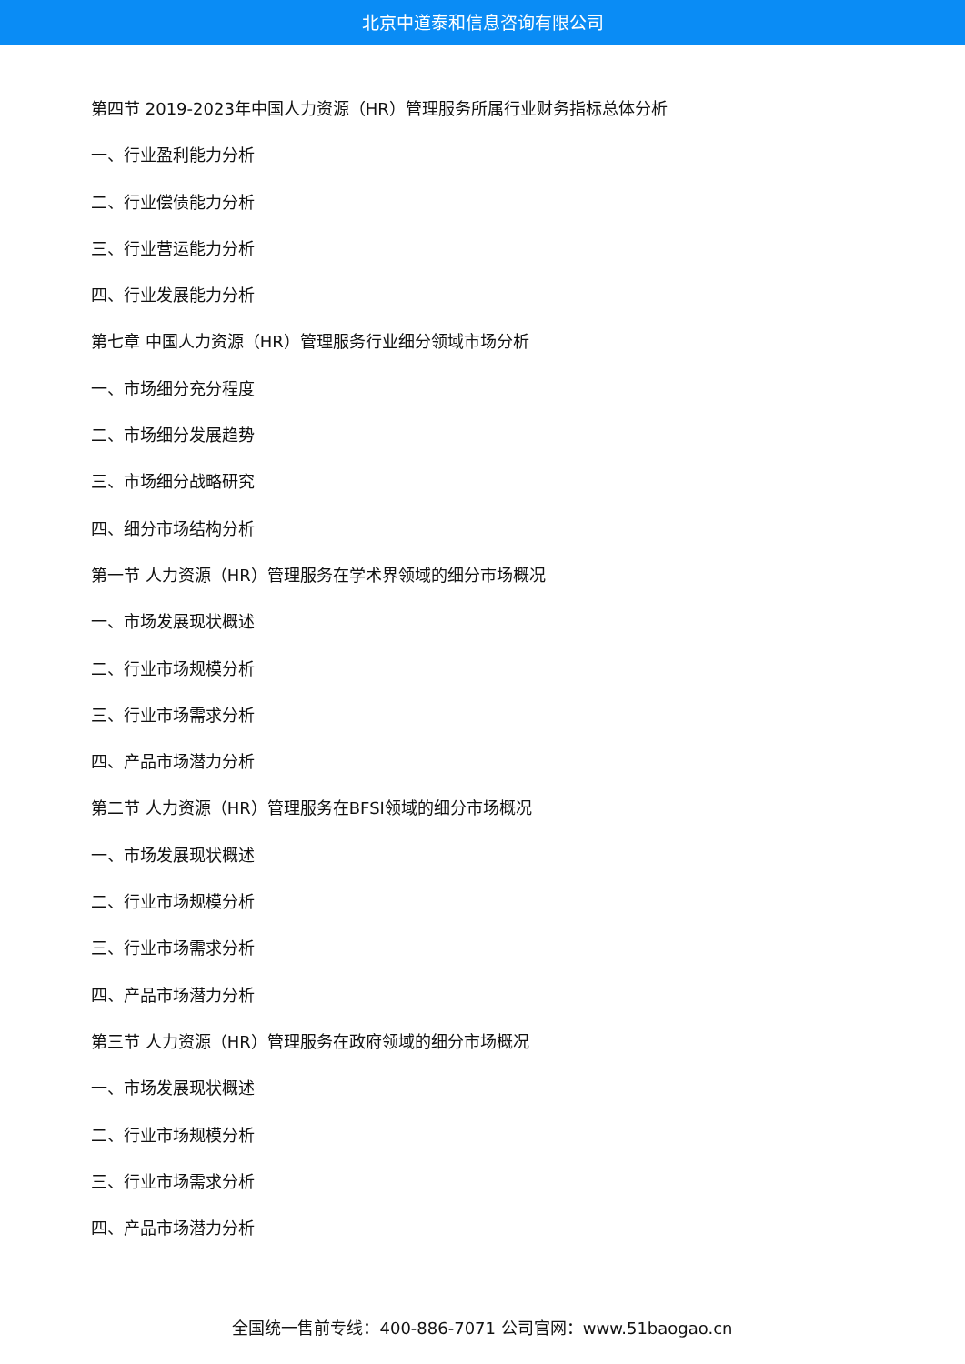北京中道泰和信息咨询有限公司
第四节 2019-2023年中国人力资源（HR）管理服务所属行业财务指标总体分析
一、行业盈利能力分析
二、行业偿债能力分析
三、行业营运能力分析
四、行业发展能力分析
第七章 中国人力资源（HR）管理服务行业细分领域市场分析
一、市场细分充分程度
二、市场细分发展趋势
三、市场细分战略研究
四、细分市场结构分析
第一节 人力资源（HR）管理服务在学术界领域的细分市场概况
一、市场发展现状概述
二、行业市场规模分析
三、行业市场需求分析
四、产品市场潜力分析
第二节 人力资源（HR）管理服务在BFSI领域的细分市场概况
一、市场发展现状概述
二、行业市场规模分析
三、行业市场需求分析
四、产品市场潜力分析
第三节 人力资源（HR）管理服务在政府领域的细分市场概况
一、市场发展现状概述
二、行业市场规模分析
三、行业市场需求分析
四、产品市场潜力分析
全国统一售前专线：400-886-7071 公司官网：www.51baogao.cn